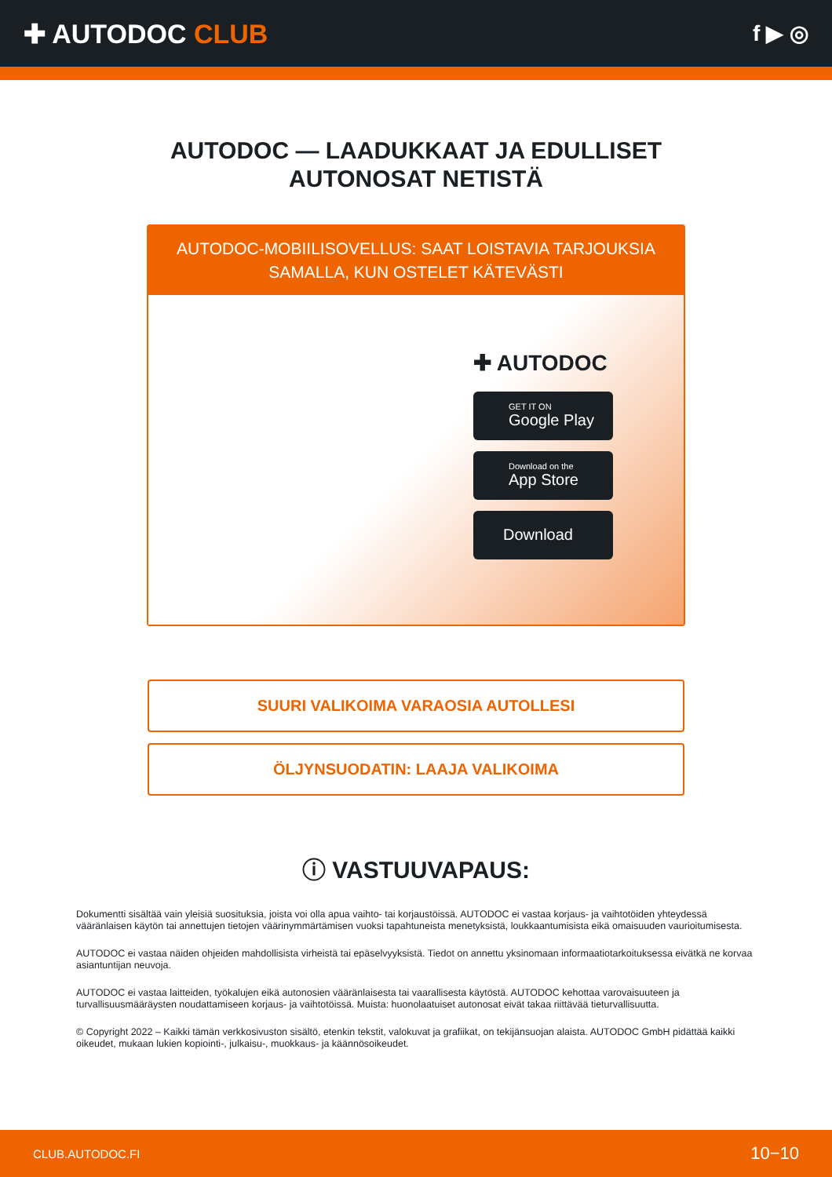✚ AUTODOC CLUB
f ▶ ◎
AUTODOC — LAADUKKAAT JA EDULLISET
AUTONOSAT NETISTÄ
AUTODOC-MOBIILISOVELLUS: SAAT LOISTAVIA TARJOUKSIA SAMALLA, KUN OSTELET KÄTEVÄSTI
✚ AUTODOC
GET IT ON
Google Play
Download on the
App Store
Download
SUURI VALIKOIMA VARAOSIA AUTOLLESI
ÖLJYNSUODATIN: LAAJA VALIKOIMA
ⓘ VASTUUVAPAUS:
Dokumentti sisältää vain yleisiä suosituksia, joista voi olla apua vaihto- tai korjaustöissä. AUTODOC ei vastaa korjaus- ja vaihtotöiden yhteydessä vääränlaisen käytön tai annettujen tietojen väärinymmärtämisen vuoksi tapahtuneista menetyksistä, loukkaantumisista eikä omaisuuden vaurioitumisesta.
AUTODOC ei vastaa näiden ohjeiden mahdollisista virheistä tai epäselvyyksistä. Tiedot on annettu yksinomaan informaatiotarkoituksessa eivätkä ne korvaa asiantuntijan neuvoja.
AUTODOC ei vastaa laitteiden, työkalujen eikä autonosien vääränlaisesta tai vaarallisesta käytöstä. AUTODOC kehottaa varovaisuuteen ja turvallisuusmääräysten noudattamiseen korjaus- ja vaihtotöissä. Muista: huonolaatuiset autonosat eivät takaa riittävää tieturvallisuutta.
© Copyright 2022 – Kaikki tämän verkkosivuston sisältö, etenkin tekstit, valokuvat ja grafiikat, on tekijänsuojan alaista. AUTODOC GmbH pidättää kaikki oikeudet, mukaan lukien kopiointi-, julkaisu-, muokkaus- ja käännösoikeudet.
CLUB.AUTODOC.FI 10−10